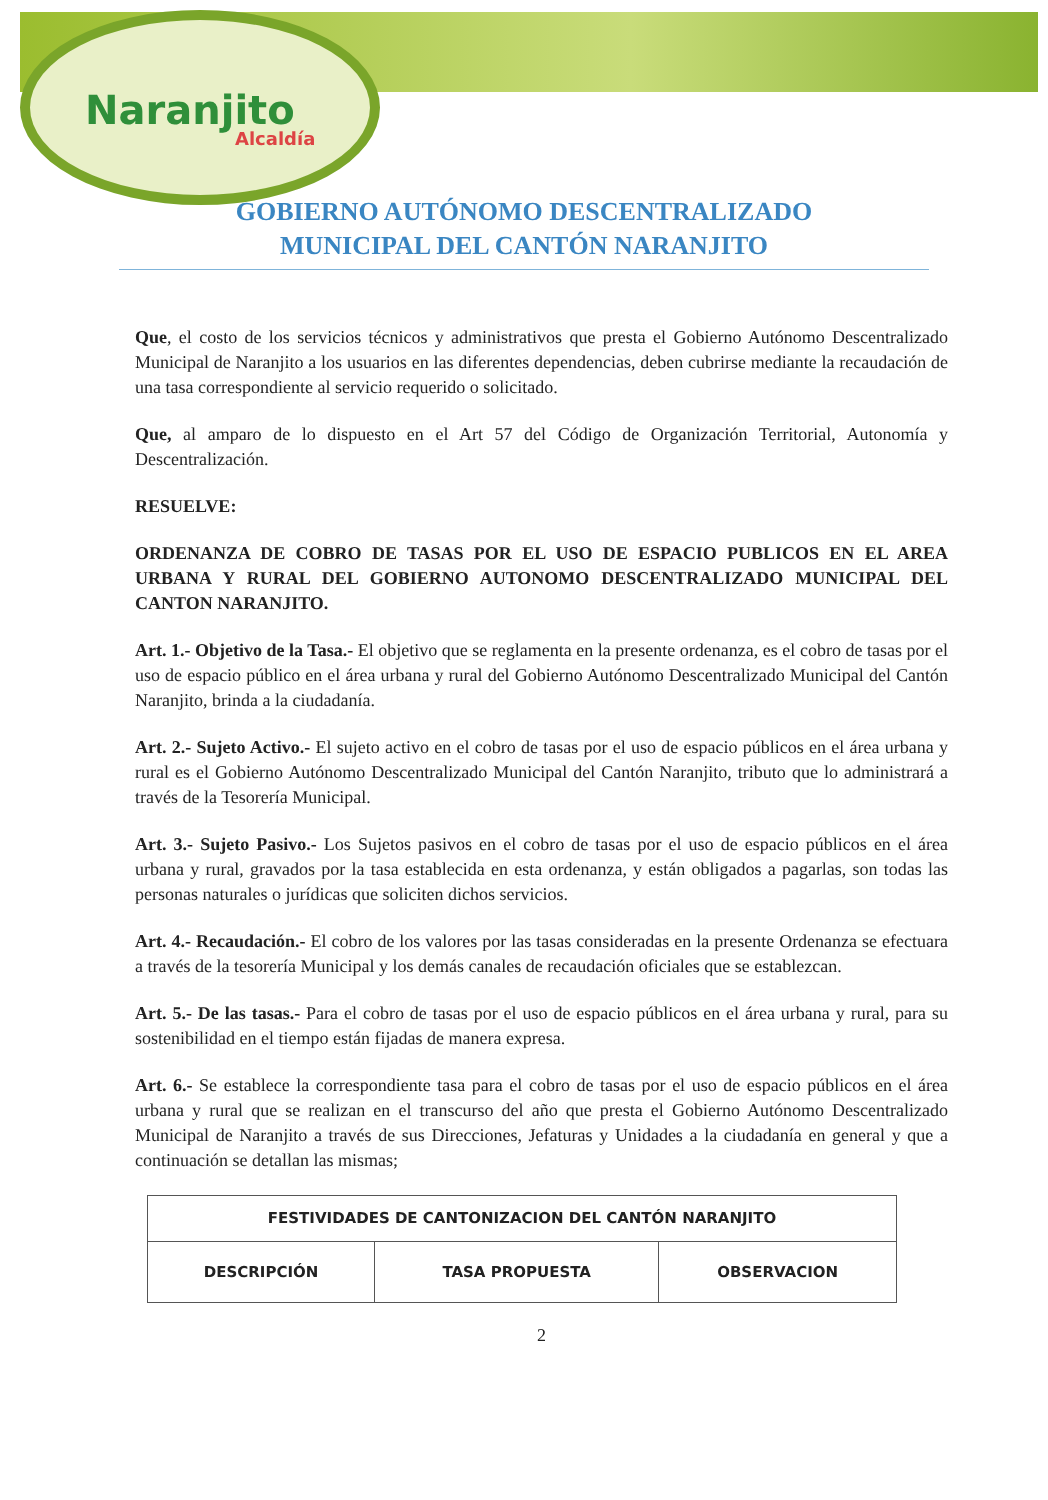Naranjito
Alcaldía
GOBIERNO AUTÓNOMO DESCENTRALIZADO
MUNICIPAL DEL CANTÓN NARANJITO
Que, el costo de los servicios técnicos y administrativos que presta el Gobierno Autónomo Descentralizado Municipal de Naranjito a los usuarios en las diferentes dependencias, deben cubrirse mediante la recaudación de una tasa correspondiente al servicio requerido o solicitado.
Que, al amparo de lo dispuesto en el Art 57 del Código de Organización Territorial, Autonomía y Descentralización.
RESUELVE:
ORDENANZA DE COBRO DE TASAS POR EL USO DE ESPACIO PUBLICOS EN EL AREA URBANA Y RURAL DEL GOBIERNO AUTONOMO DESCENTRALIZADO MUNICIPAL DEL CANTON NARANJITO.
Art. 1.- Objetivo de la Tasa.- El objetivo que se reglamenta en la presente ordenanza, es el cobro de tasas por el uso de espacio público en el área urbana y rural del Gobierno Autónomo Descentralizado Municipal del Cantón Naranjito, brinda a la ciudadanía.
Art. 2.- Sujeto Activo.- El sujeto activo en el cobro de tasas por el uso de espacio públicos en el área urbana y rural es el Gobierno Autónomo Descentralizado Municipal del Cantón Naranjito, tributo que lo administrará a través de la Tesorería Municipal.
Art. 3.- Sujeto Pasivo.- Los Sujetos pasivos en el cobro de tasas por el uso de espacio públicos en el área urbana y rural, gravados por la tasa establecida en esta ordenanza, y están obligados a pagarlas, son todas las personas naturales o jurídicas que soliciten dichos servicios.
Art. 4.- Recaudación.- El cobro de los valores por las tasas consideradas en la presente Ordenanza se efectuara a través de la tesorería Municipal y los demás canales de recaudación oficiales que se establezcan.
Art. 5.- De las tasas.- Para el cobro de tasas por el uso de espacio públicos en el área urbana y rural, para su sostenibilidad en el tiempo están fijadas de manera expresa.
Art. 6.- Se establece la correspondiente tasa para el cobro de tasas por el uso de espacio públicos en el área urbana y rural que se realizan en el transcurso del año que presta el Gobierno Autónomo Descentralizado Municipal de Naranjito a través de sus Direcciones, Jefaturas y Unidades a la ciudadanía en general y que a continuación se detallan las mismas;
| FESTIVIDADES DE CANTONIZACION DEL CANTÓN NARANJITO | | |
| --- | --- | --- |
| DESCRIPCIÓN | TASA PROPUESTA | OBSERVACION |
2